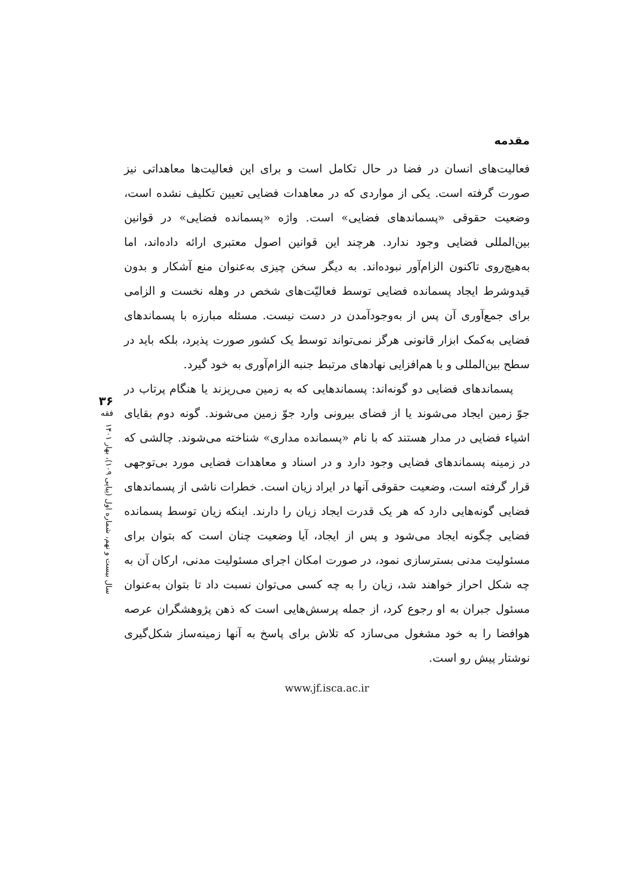مقدمه
فعالیت‌های انسان در فضا در حال تکامل است و برای این فعالیت‌ها معاهداتی نیز صورت گرفته است. یکی از مواردی که در معاهدات فضایی تعیین تکلیف نشده است، وضعیت حقوقی «پسماندهای فضایی» است. واژه «پسمانده فضایی» در قوانین بین‌المللی فضایی وجود ندارد. هرچند این قوانین اصول معتبری ارائه داده‌اند، اما به‌هیچ‌روی تاکنون الزام‌آور نبوده‌اند. به دیگر سخن چیزی به‌عنوان منع آشکار و بدون قیدوشرط ایجاد پسمانده فضایی توسط فعالیّت‌های شخص در وهله نخست و الزامی برای جمع‌آوری آن پس از به‌وجودآمدن در دست نیست. مسئله مبارزه با پسماندهای فضایی به‌کمک ابزار قانونی هرگز نمی‌تواند توسط یک کشور صورت پذیرد، بلکه باید در سطح بین‌المللی و با هم‌افزایی نهادهای مرتبط جنبه الزام‌آوری به خود گیرد.
پسماندهای فضایی دو گونه‌اند: پسماندهایی که به زمین می‌ریزند یا هنگام پرتاب در جوّ زمین ایجاد می‌شوند یا از فضای بیرونی وارد جوّ زمین می‌شوند. گونه دوم بقایای اشیاء فضایی در مدار هستند که با نام «پسمانده مداری» شناخته می‌شوند. چالشی که در زمینه پسماندهای فضایی وجود دارد و در اسناد و معاهدات فضایی مورد بی‌توجهی قرار گرفته است، وضعیت حقوقی آنها در ایراد زیان است. خطرات ناشی از پسماندهای فضایی گونه‌هایی دارد که هر یک قدرت ایجاد زیان را دارند. اینکه زیان توسط پسمانده فضایی چگونه ایجاد می‌شود و پس از ایجاد، آیا وضعیت چنان است که بتوان برای مسئولیت مدنی بسترسازی نمود، در صورت امکان اجرای مسئولیت مدنی، ارکان آن به چه شکل احراز خواهند شد، زیان را به چه کسی می‌توان نسبت داد تا بتوان به‌عنوان مسئول جبران به او رجوع کرد، از جمله پرسش‌هایی است که ذهن پژوهشگران عرصه هوافضا را به خود مشغول می‌سازد که تلاش برای پاسخ به آنها زمینه‌ساز شکل‌گیری نوشتار پیش رو است.
www.jf.isca.ac.ir
۳۶
فقه
سال بیست و نهم، شماره اول (پیاپی ۱۰۹)، بهار ۱۴۰۱